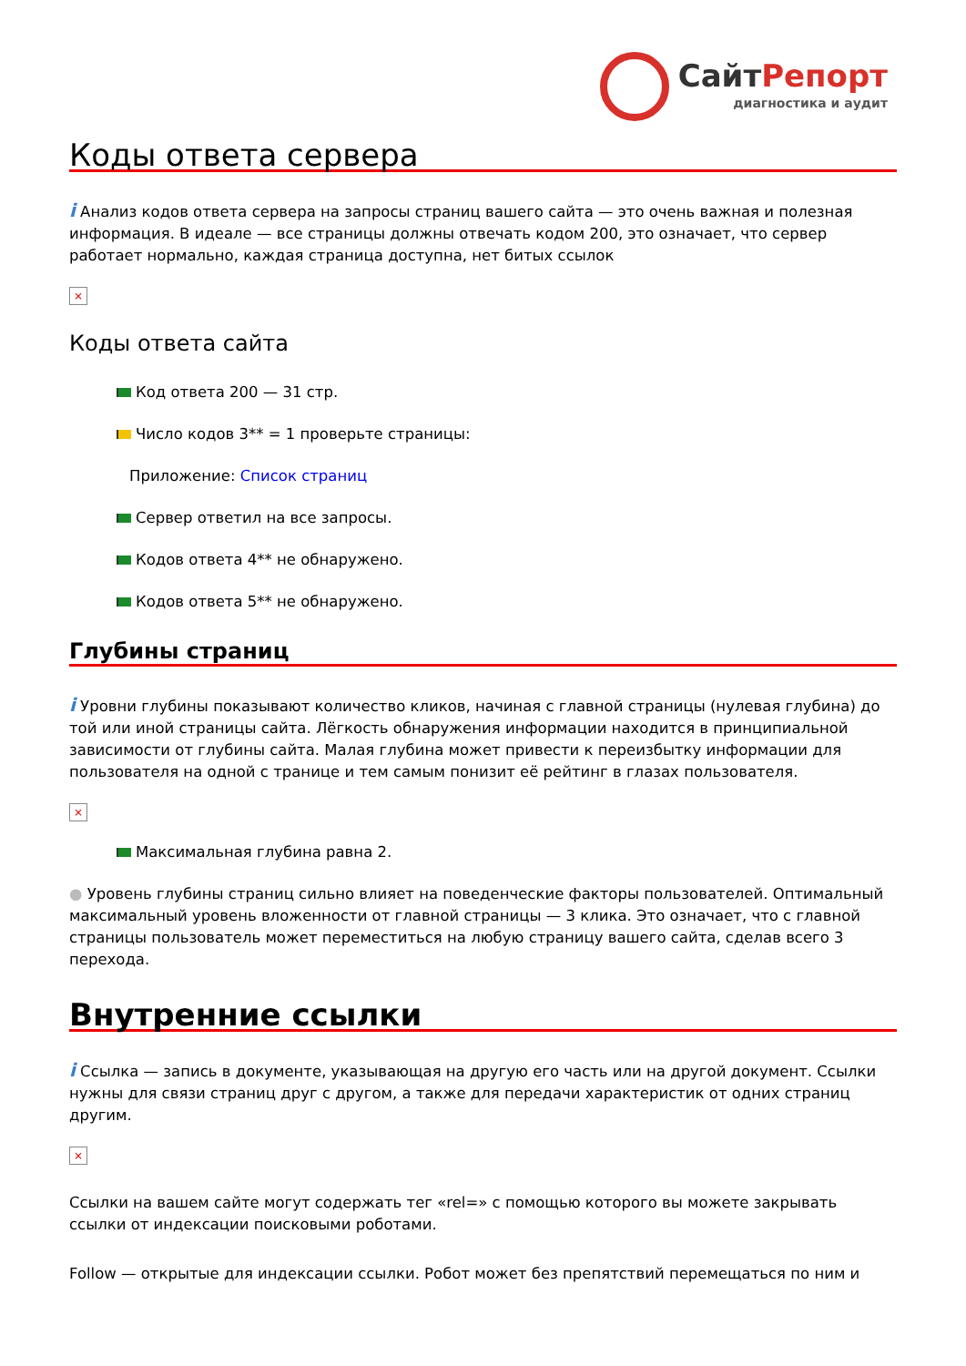СайтРепорт
диагностика и аудит
Коды ответа сервера
i Анализ кодов ответа сервера на запросы страниц вашего сайта — это очень важная и полезная информация. В идеале — все страницы должны отвечать кодом 200, это означает, что сервер работает нормально, каждая страница доступна, нет битых ссылок
×
Коды ответа сайта
Код ответа 200 — 31 стр.
Число кодов 3** = 1 проверьте страницы:
Приложение: Список страниц
Сервер ответил на все запросы.
Кодов ответа 4** не обнаружено.
Кодов ответа 5** не обнаружено.
Глубины страниц
i Уровни глубины показывают количество кликов, начиная с главной страницы (нулевая глубина) до той или иной страницы сайта. Лёгкость обнаружения информации находится в принципиальной зависимости от глубины сайта. Малая глубина может привести к переизбытку информации для пользователя на одной с транице и тем самым понизит её рейтинг в глазах пользователя.
×
Максимальная глубина равна 2.
● Уровень глубины страниц сильно влияет на поведенческие факторы пользователей. Оптимальный максимальный уровень вложенности от главной страницы — 3 клика. Это означает, что с главной страницы пользователь может переместиться на любую страницу вашего сайта, сделав всего 3 перехода.
Внутренние ссылки
i Ссылка — запись в документе, указывающая на другую его часть или на другой документ. Ссылки нужны для связи страниц друг с другом, а также для передачи характеристик от одних страниц другим.
×
Ссылки на вашем сайте могут содержать тег «rel=» с помощью которого вы можете закрывать ссылки от индексации поисковыми роботами.
Follow — открытые для индексации ссылки. Робот может без препятствий перемещаться по ним и